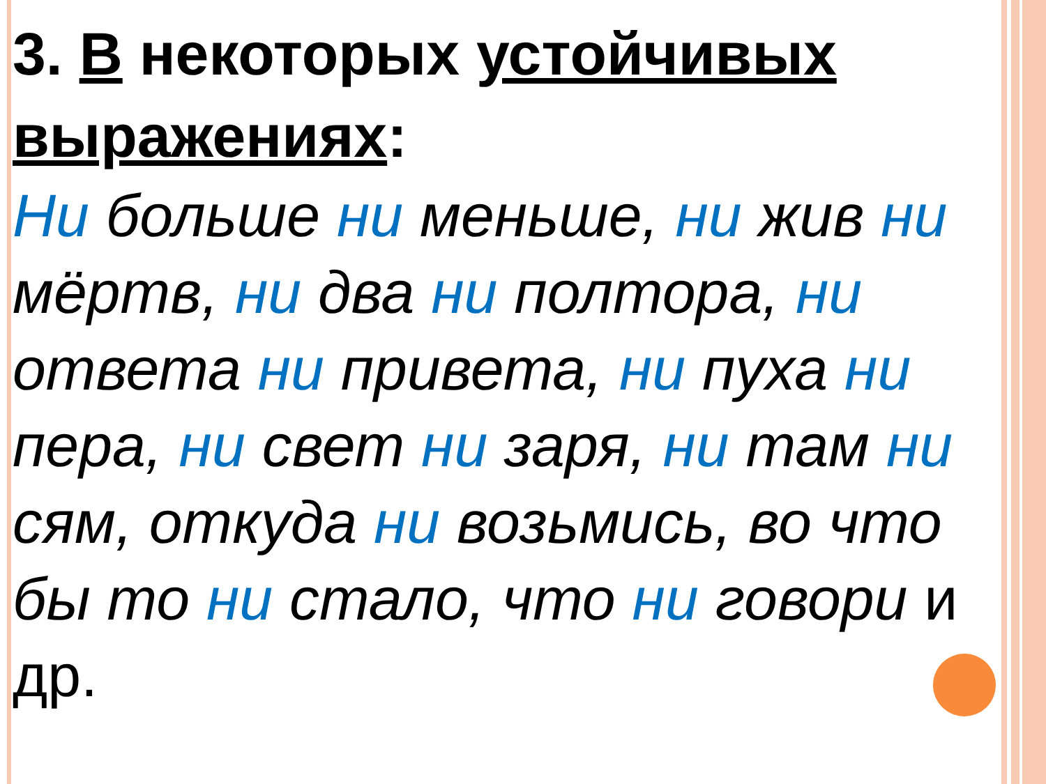3. В некоторых устойчивых выражениях:
Ни больше ни меньше, ни жив ни мёртв, ни два ни полтора, ни ответа ни привета, ни пуха ни пера, ни свет ни заря, ни там ни сям, откуда ни возьмись, во что бы то ни стало, что ни говори и др.